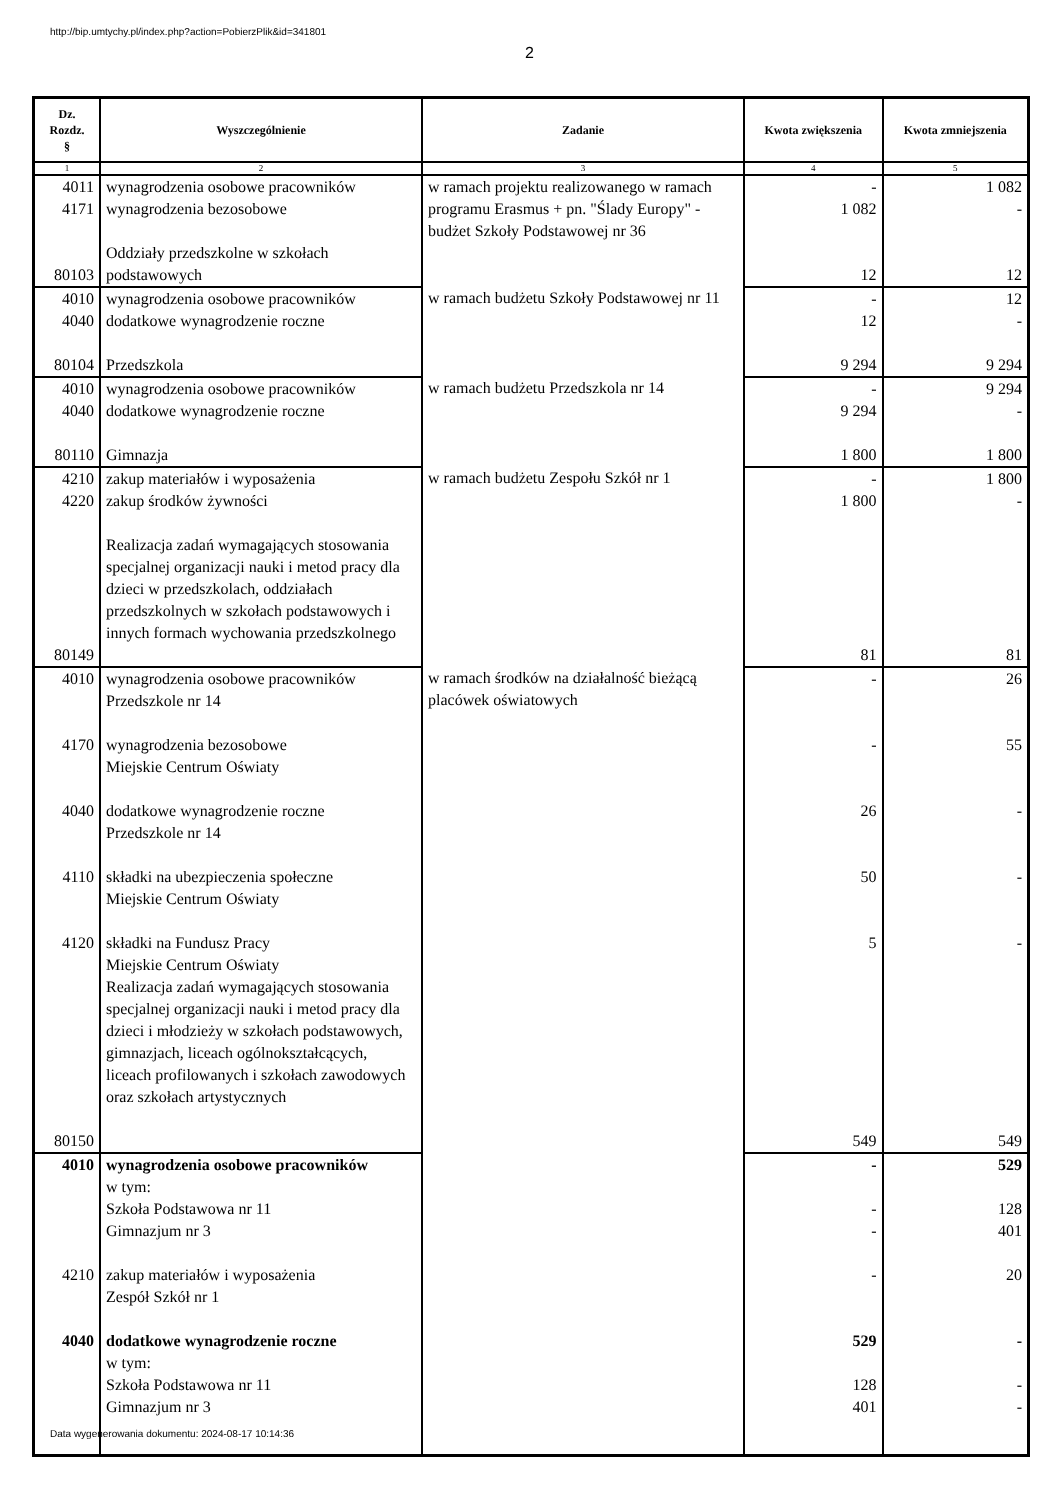http://bip.umtychy.pl/index.php?action=PobierzPlik&id=341801
2
| Dz. Rozdz. § | Wyszczególnienie | Zadanie | Kwota zwiększenia | Kwota zmniejszenia |
| --- | --- | --- | --- | --- |
| 1 | 2 | 3 | 4 | 5 |
| 4011 4171 80103 | wynagrodzenia osobowe pracowników wynagrodzenia bezosobowe Oddziały przedszkolne w szkołach podstawowych | w ramach projektu realizowanego w ramach programu Erasmus + pn. "Ślady Europy" - budżet Szkoły Podstawowej nr 36 | - 1 082 12 | 1 082 - 12 |
| 4010 4040 80104 | wynagrodzenia osobowe pracowników dodatkowe wynagrodzenie roczne Przedszkola | w ramach budżetu Szkoły Podstawowej nr 11 | - 12 9 294 | 12 - 9 294 |
| 4010 4040 80110 | wynagrodzenia osobowe pracowników dodatkowe wynagrodzenie roczne Gimnazja | w ramach budżetu Przedszkola nr 14 | - 9 294 1 800 | 9 294 - 1 800 |
| 4210 4220 80149 | zakup materiałów i wyposażenia zakup środków żywności Realizacja zadań wymagających stosowania specjalnej organizacji nauki i metod pracy dla dzieci w przedszkolach, oddziałach przedszkolnych w szkołach podstawowych i innych formach wychowania przedszkolnego | w ramach budżetu Zespołu Szkół nr 1 | - 1 800 81 | 1 800 - 81 |
| 4010 4170 4040 4110 4120 80150 | wynagrodzenia osobowe pracowników Przedszkole nr 14 wynagrodzenia bezosobowe Miejskie Centrum Oświaty dodatkowe wynagrodzenie roczne Przedszkole nr 14 składki na ubezpieczenia społeczne Miejskie Centrum Oświaty składki na Fundusz Pracy Miejskie Centrum Oświaty Realizacja zadań wymagających stosowania specjalnej organizacji nauki i metod pracy dla dzieci i młodzieży w szkołach podstawowych, gimnazjach, liceach ogólnokształcących, liceach profilowanych i szkołach zawodowych oraz szkołach artystycznych | w ramach środków na działalność bieżącą placówek oświatowych | - - 26 50 5 549 | 26 55 - - - 549 |
| 4010 4210 4040 | wynagrodzenia osobowe pracowników w tym: Szkoła Podstawowa nr 11 Gimnazjum nr 3 zakup materiałów i wyposażenia Zespół Szkół nr 1 dodatkowe wynagrodzenie roczne w tym: Szkoła Podstawowa nr 11 Gimnazjum nr 3 | | - - - - 529 128 401 | 529 128 401 20 - - - |
Data wygenerowania dokumentu: 2024-08-17 10:14:36